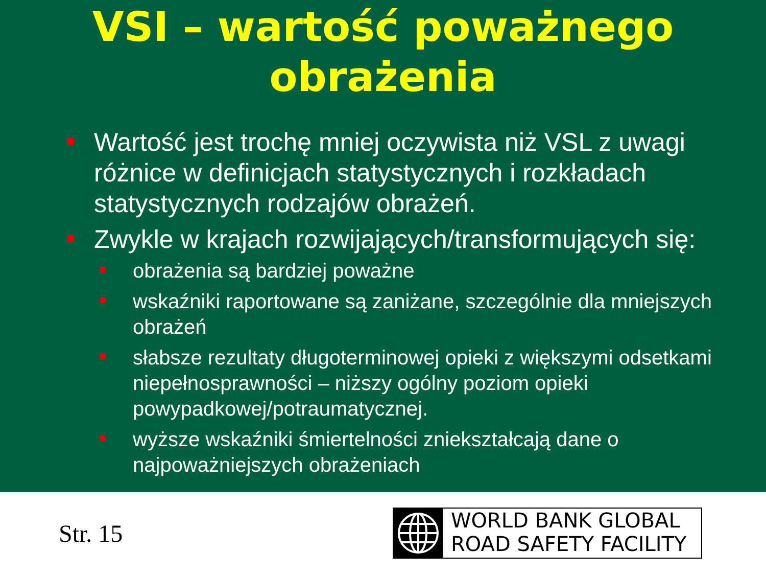VSI – wartość poważnego
obrażenia
Wartość jest trochę mniej oczywista niż VSL z uwagi różnice w definicjach statystycznych i rozkładach statystycznych rodzajów obrażeń.
Zwykle w krajach rozwijających/transformujących się:
obrażenia są bardziej poważne
wskaźniki raportowane są zaniżane, szczególnie dla mniejszych obrażeń
słabsze rezultaty długoterminowej opieki z większymi odsetkami niepełnosprawności – niższy ogólny poziom opieki powypadkowej/potraumatycznej.
wyższe wskaźniki śmiertelności zniekształcają dane o najpoważniejszych obrażeniach
Str. 15
WORLD BANK GLOBAL
ROAD SAFETY FACILITY